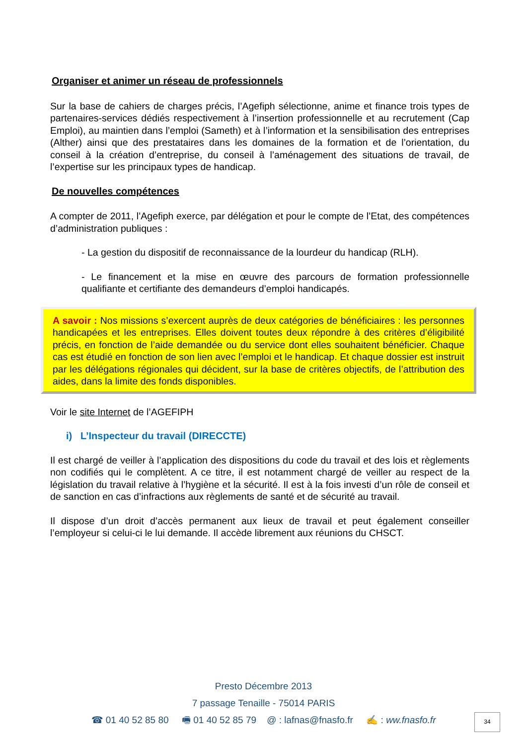Organiser et animer un réseau de professionnels
Sur la base de cahiers de charges précis, l’Agefiph sélectionne, anime et finance trois types de partenaires-services dédiés respectivement à l’insertion professionnelle et au recrutement (Cap Emploi), au maintien dans l’emploi (Sameth) et à l’information et la sensibilisation des entreprises (Alther) ainsi que des prestataires dans les domaines de la formation et de l’orientation, du conseil à la création d’entreprise, du conseil à l’aménagement des situations de travail, de l’expertise sur les principaux types de handicap.
De nouvelles compétences
A compter de 2011, l’Agefiph exerce, par délégation et pour le compte de l’Etat, des compétences d’administration publiques :
- La gestion du dispositif de reconnaissance de la lourdeur du handicap (RLH).
- Le financement et la mise en œuvre des parcours de formation professionnelle qualifiante et certifiante des demandeurs d’emploi handicapés.
A savoir : Nos missions s’exercent auprès de deux catégories de bénéficiaires : les personnes handicapées et les entreprises. Elles doivent toutes deux répondre à des critères d’éligibilité précis, en fonction de l’aide demandée ou du service dont elles souhaitent bénéficier. Chaque cas est étudié en fonction de son lien avec l’emploi et le handicap. Et chaque dossier est instruit par les délégations régionales qui décident, sur la base de critères objectifs, de l’attribution des aides, dans la limite des fonds disponibles.
Voir le site Internet de l’AGEFIPH
i) L’Inspecteur du travail (DIRECCTE)
Il est chargé de veiller à l’application des dispositions du code du travail et des lois et règlements non codifiés qui le complètent. A ce titre, il est notamment chargé de veiller au respect de la législation du travail relative à l’hygiène et la sécurité. Il est à la fois investi d’un rôle de conseil et de sanction en cas d’infractions aux règlements de santé et de sécurité au travail.
Il dispose d’un droit d’accès permanent aux lieux de travail et peut également conseiller l’employeur si celui-ci le lui demande. Il accède librement aux réunions du CHSCT.
Presto Décembre 2013
7 passage Tenaille - 75014 PARIS
☎ 01 40 52 85 80 🖷 01 40 52 85 79 @ : lafnas@fnasfo.fr ✍ : ww.fnasfo.fr
34